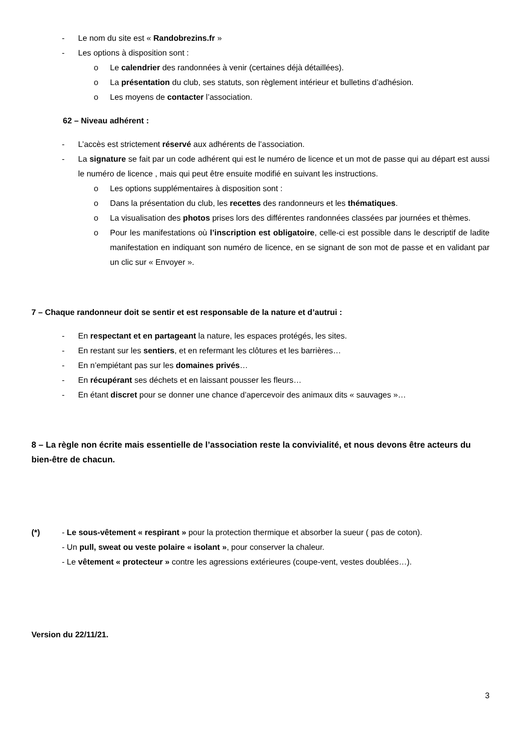- Le nom du site est « Randobrezins.fr »
- Les options à disposition sont :
o Le calendrier des randonnées à venir (certaines déjà détaillées).
o La présentation du club, ses statuts, son règlement intérieur et bulletins d’adhésion.
o Les moyens de contacter l’association.
62 – Niveau adhérent :
- L’accès est strictement réservé aux adhérents de l’association.
- La signature se fait par un code adhérent qui est le numéro de licence et un mot de passe qui au départ est aussi le numéro de licence , mais qui peut être ensuite modifié en suivant les instructions.
o Les options supplémentaires à disposition sont :
o Dans la présentation du club, les recettes des randonneurs et les thématiques.
o La visualisation des photos prises lors des différentes randonnées classées par journées et thèmes.
o Pour les manifestations où l’inscription est obligatoire, celle-ci est possible dans le descriptif de ladite manifestation en indiquant son numéro de licence, en se signant de son mot de passe et en validant par un clic sur « Envoyer ».
7 – Chaque randonneur doit se sentir et est responsable de la nature et d’autrui :
- En respectant et en partageant la nature, les espaces protégés, les sites.
- En restant sur les sentiers, et en refermant les clôtures et les barrières…
- En n’empiétant pas sur les domaines privés…
- En récupérant ses déchets et en laissant pousser les fleurs…
- En étant discret pour se donner une chance d’apercevoir des animaux dits « sauvages »…
8 – La règle non écrite mais essentielle de l’association reste la convivialité, et nous devons être acteurs du bien-être de chacun.
(*) - Le sous-vêtement « respirant » pour la protection thermique et absorber la sueur ( pas de coton).
- Un pull, sweat ou veste polaire « isolant », pour conserver la chaleur.
- Le vêtement « protecteur » contre les agressions extérieures (coupe-vent, vestes doublées…).
Version du 22/11/21.
3